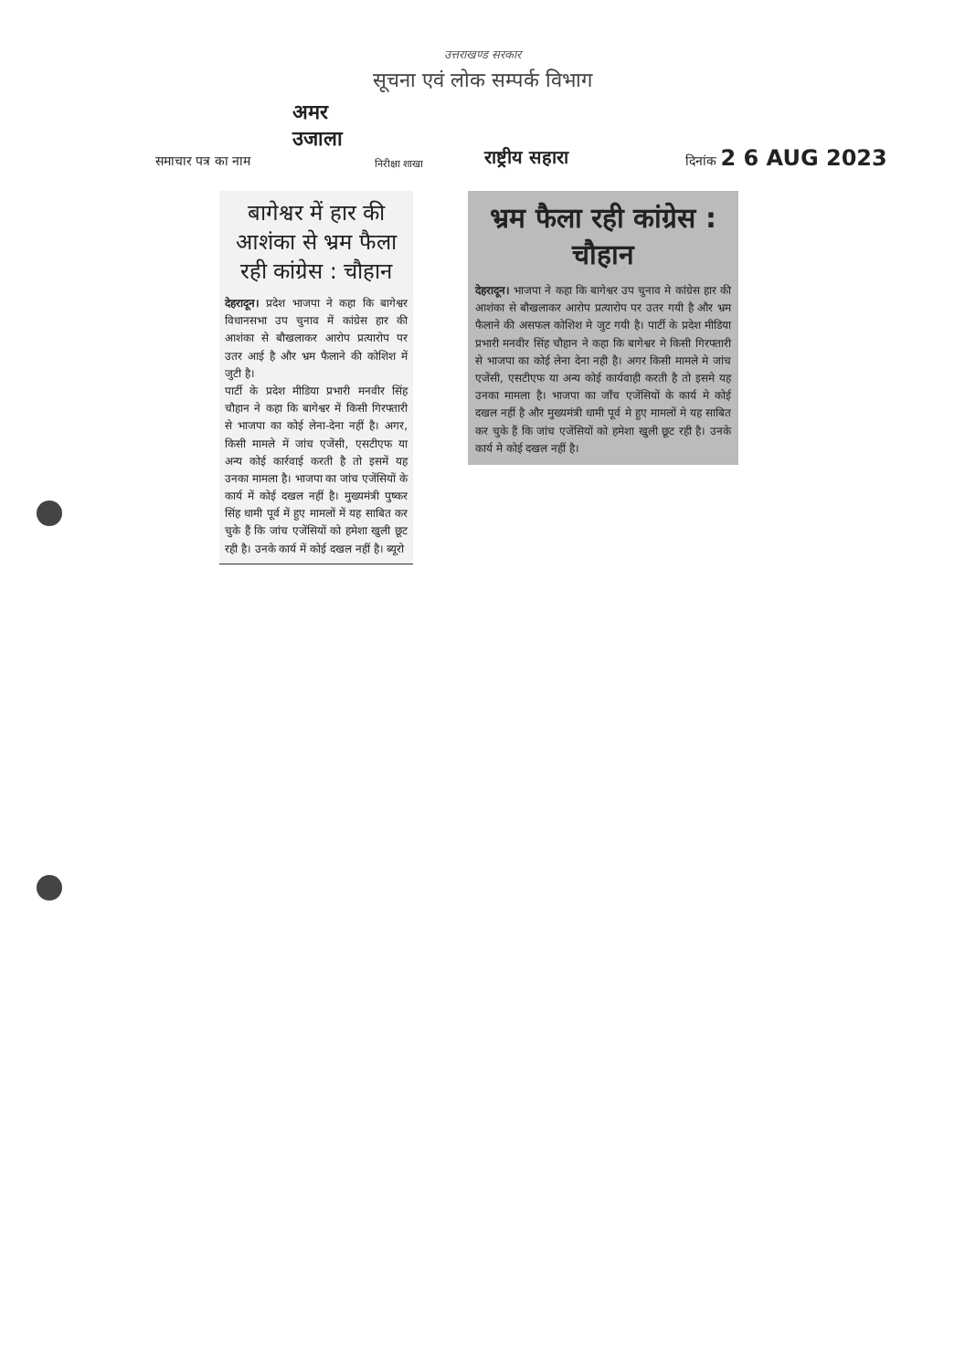उत्तराखण्ड सरकार
सूचना एवं लोक सम्पर्क विभाग
अमर उजाला
समाचार पत्र का नाम
निरीक्षा शाखा
राष्ट्रीय सहारा
दिनांक 2 6 AUG 2023
बागेश्वर में हार की आशंका से भ्रम फैला रही कांग्रेस : चौहान
देहरादून। प्रदेश भाजपा ने कहा कि बागेश्वर विधानसभा उप चुनाव में कांग्रेस हार की आशंका से बौखलाकर आरोप प्रत्यारोप पर उतर आई है और भ्रम फैलाने की कोशिश में जुटी है।
पार्टी के प्रदेश मीडिया प्रभारी मनवीर सिंह चौहान ने कहा कि बागेश्वर में किसी गिरफ्तारी से भाजपा का कोई लेना-देना नहीं है। अगर, किसी मामले में जांच एजेंसी, एसटीएफ या अन्य कोई कार्रवाई करती है तो इसमें यह उनका मामला है। भाजपा का जांच एजेंसियों के कार्य में कोई दखल नहीं है। मुख्यमंत्री पुष्कर सिंह धामी पूर्व में हुए मामलों में यह साबित कर चुके हैं कि जांच एजेंसियों को हमेशा खुली छूट रही है। उनके कार्य में कोई दखल नहीं है। ब्यूरो
भ्रम फैला रही कांग्रेस : चौहान
देहरादून। भाजपा ने कहा कि बागेश्वर उप चुनाव मे कांग्रेस हार की आशंका से बौखलाकर आरोप प्रत्यारोप पर उतर गयी है और भ्रम फैलाने की असफल कोशिश मे जुट गयी है। पार्टी के प्रदेश मीडिया प्रभारी मनवीर सिंह चौहान ने कहा कि बागेश्वर मे किसी गिरफ्तारी से भाजपा का कोई लेना देना नही है। अगर किसी मामले मे जांच एजेंसी, एसटीएफ या अन्य कोई कार्यवाही करती है तो इसमे यह उनका मामला है। भाजपा का जाँच एजेंसियों के कार्य मे कोई दखल नहीं है और मुख्यमंत्री धामी पूर्व मे हुए मामलों मे यह साबित कर चुके हैं कि जांच एजेंसियों को हमेशा खुली छूट रही है। उनके कार्य मे कोई दखल नहीं है।